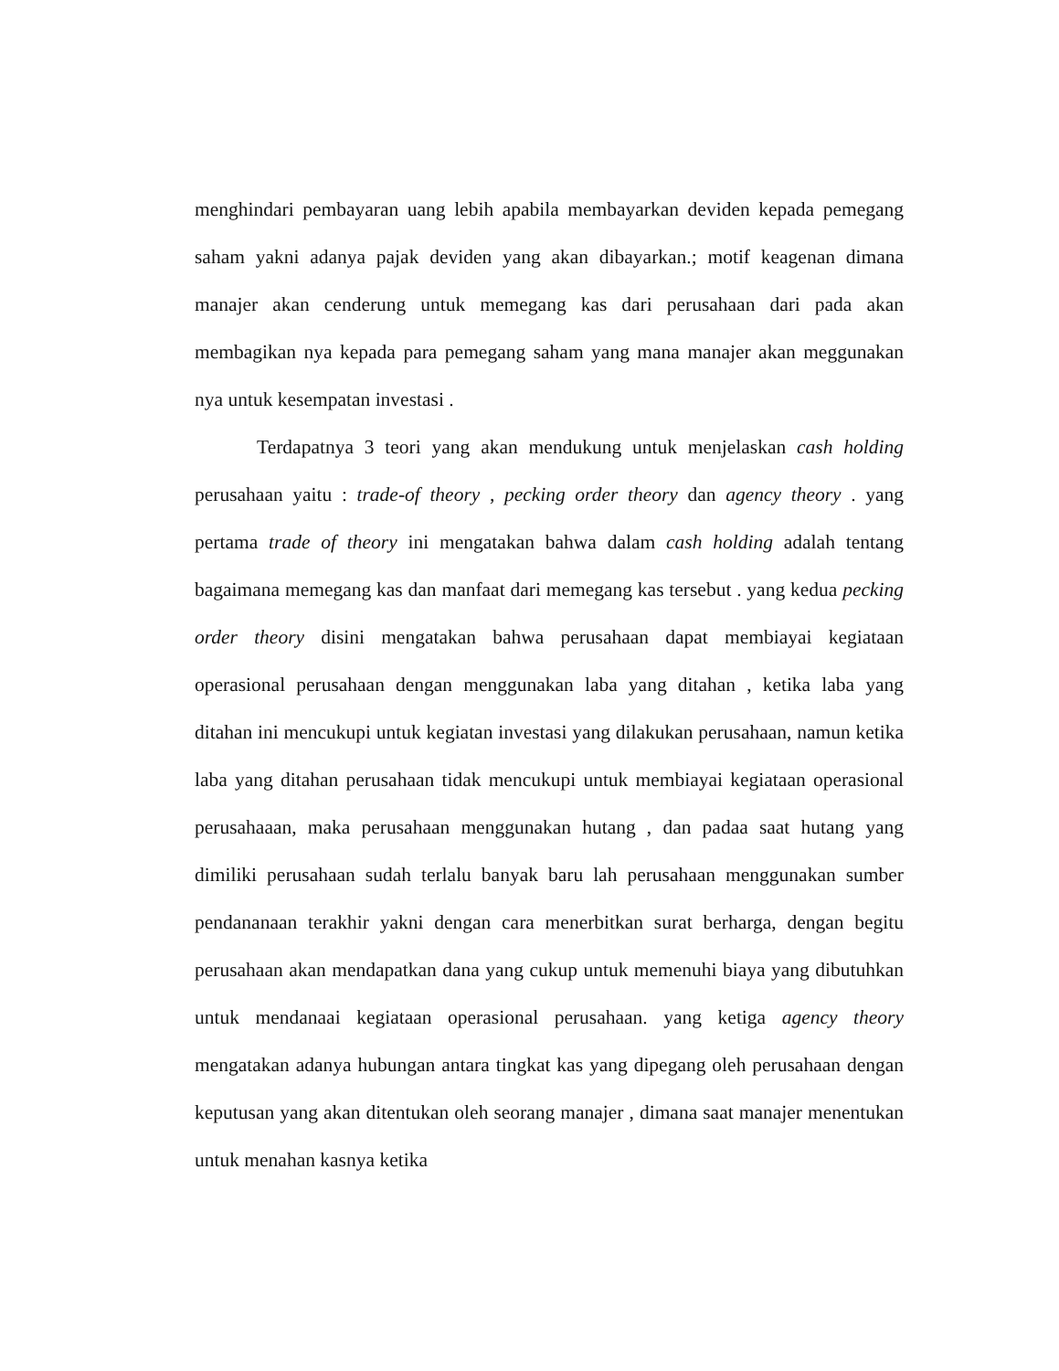menghindari pembayaran uang lebih apabila membayarkan deviden kepada pemegang saham yakni adanya pajak deviden yang akan dibayarkan.; motif keagenan dimana manajer akan cenderung untuk memegang kas dari perusahaan dari pada akan membagikan nya kepada para pemegang saham yang mana manajer akan meggunakan nya untuk kesempatan investasi .
Terdapatnya 3 teori yang akan mendukung untuk menjelaskan cash holding perusahaan yaitu : trade-of theory , pecking order theory dan agency theory . yang pertama trade of theory ini mengatakan bahwa dalam cash holding adalah tentang bagaimana memegang kas dan manfaat dari memegang kas tersebut . yang kedua pecking order theory disini mengatakan bahwa perusahaan dapat membiayai kegiataan operasional perusahaan dengan menggunakan laba yang ditahan , ketika laba yang ditahan ini mencukupi untuk kegiatan investasi yang dilakukan perusahaan, namun ketika laba yang ditahan perusahaan tidak mencukupi untuk membiayai kegiataan operasional perusahaaan, maka perusahaan menggunakan hutang , dan padaa saat hutang yang dimiliki perusahaan sudah terlalu banyak baru lah perusahaan menggunakan sumber pendananaan terakhir yakni dengan cara menerbitkan surat berharga, dengan begitu perusahaan akan mendapatkan dana yang cukup untuk memenuhi biaya yang dibutuhkan untuk mendanaai kegiataan operasional perusahaan. yang ketiga agency theory mengatakan adanya hubungan antara tingkat kas yang dipegang oleh perusahaan dengan keputusan yang akan ditentukan oleh seorang manajer , dimana saat manajer menentukan untuk menahan kasnya ketika